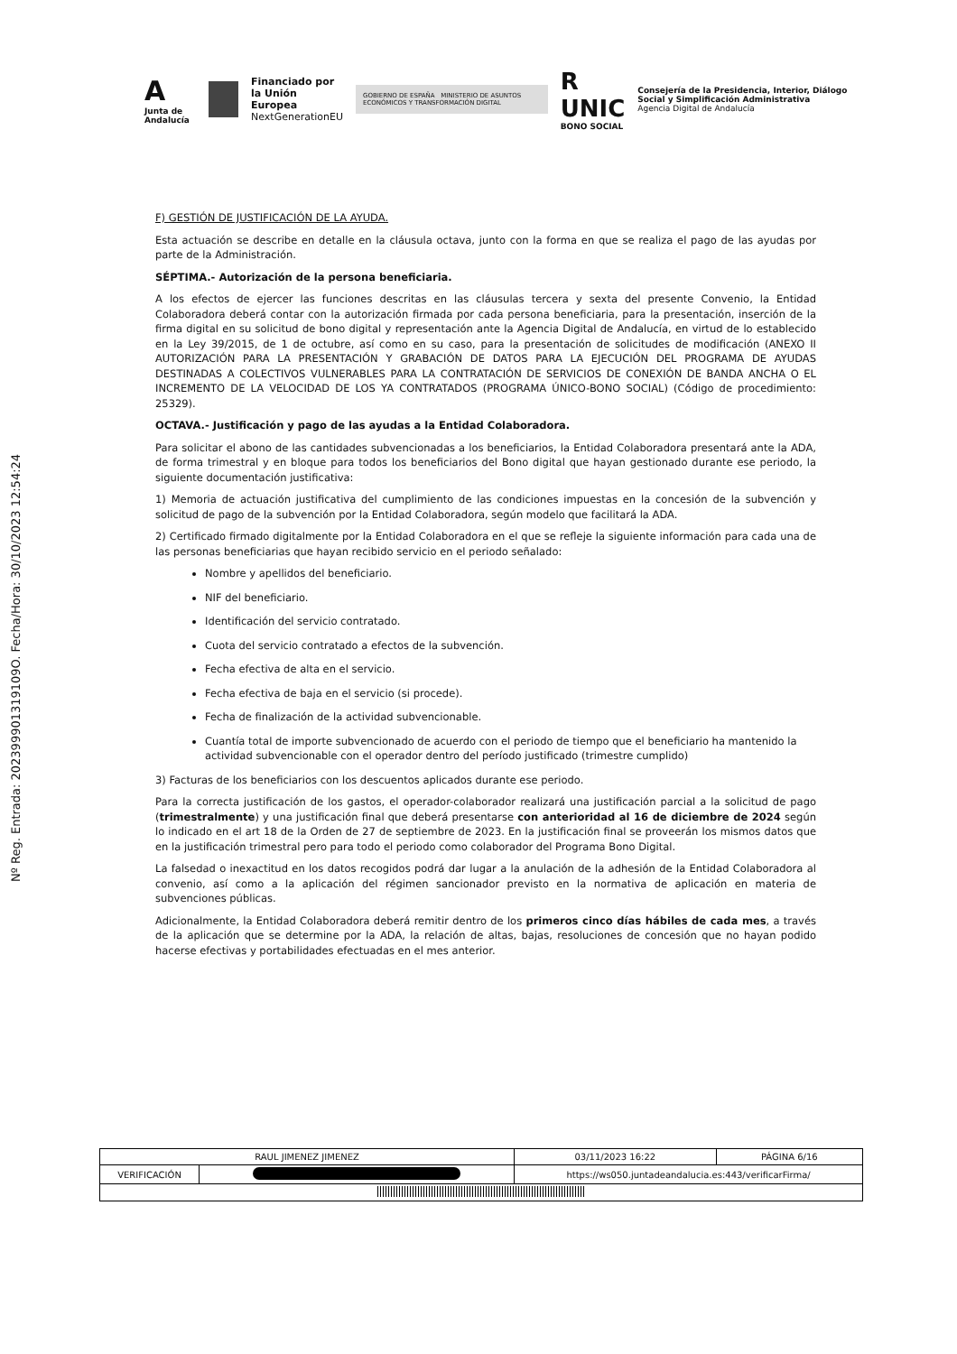A
Junta de Andalucía
Financiado por
la Unión Europea
NextGenerationEU
GOBIERNO DE ESPAÑA MINISTERIO DE ASUNTOS ECONÓMICOS Y TRANSFORMACIÓN DIGITAL
R UNIC
BONO SOCIAL
Consejería de la Presidencia, Interior, Diálogo Social y Simplificación Administrativa
Agencia Digital de Andalucía
Nº Reg. Entrada: 202399901319109O. Fecha/Hora: 30/10/2023 12:54:24
F) GESTIÓN DE JUSTIFICACIÓN DE LA AYUDA.
Esta actuación se describe en detalle en la cláusula octava, junto con la forma en que se realiza el pago de las ayudas por parte de la Administración.
SÉPTIMA.- Autorización de la persona beneficiaria.
A los efectos de ejercer las funciones descritas en las cláusulas tercera y sexta del presente Convenio, la Entidad Colaboradora deberá contar con la autorización firmada por cada persona beneficiaria, para la presentación, inserción de la firma digital en su solicitud de bono digital y representación ante la Agencia Digital de Andalucía, en virtud de lo establecido en la Ley 39/2015, de 1 de octubre, así como en su caso, para la presentación de solicitudes de modificación (ANEXO II AUTORIZACIÓN PARA LA PRESENTACIÓN Y GRABACIÓN DE DATOS PARA LA EJECUCIÓN DEL PROGRAMA DE AYUDAS DESTINADAS A COLECTIVOS VULNERABLES PARA LA CONTRATACIÓN DE SERVICIOS DE CONEXIÓN DE BANDA ANCHA O EL INCREMENTO DE LA VELOCIDAD DE LOS YA CONTRATADOS (PROGRAMA ÚNICO-BONO SOCIAL) (Código de procedimiento: 25329).
OCTAVA.- Justificación y pago de las ayudas a la Entidad Colaboradora.
Para solicitar el abono de las cantidades subvencionadas a los beneficiarios, la Entidad Colaboradora presentará ante la ADA, de forma trimestral y en bloque para todos los beneficiarios del Bono digital que hayan gestionado durante ese periodo, la siguiente documentación justificativa:
1) Memoria de actuación justificativa del cumplimiento de las condiciones impuestas en la concesión de la subvención y solicitud de pago de la subvención por la Entidad Colaboradora, según modelo que facilitará la ADA.
2) Certificado firmado digitalmente por la Entidad Colaboradora en el que se refleje la siguiente información para cada una de las personas beneficiarias que hayan recibido servicio en el periodo señalado:
Nombre y apellidos del beneficiario.
NIF del beneficiario.
Identificación del servicio contratado.
Cuota del servicio contratado a efectos de la subvención.
Fecha efectiva de alta en el servicio.
Fecha efectiva de baja en el servicio (si procede).
Fecha de finalización de la actividad subvencionable.
Cuantía total de importe subvencionado de acuerdo con el periodo de tiempo que el beneficiario ha mantenido la actividad subvencionable con el operador dentro del período justificado (trimestre cumplido)
3) Facturas de los beneficiarios con los descuentos aplicados durante ese periodo.
Para la correcta justificación de los gastos, el operador-colaborador realizará una justificación parcial a la solicitud de pago (trimestralmente) y una justificación final que deberá presentarse con anterioridad al 16 de diciembre de 2024 según lo indicado en el art 18 de la Orden de 27 de septiembre de 2023. En la justificación final se proveerán los mismos datos que en la justificación trimestral pero para todo el periodo como colaborador del Programa Bono Digital.
La falsedad o inexactitud en los datos recogidos podrá dar lugar a la anulación de la adhesión de la Entidad Colaboradora al convenio, así como a la aplicación del régimen sancionador previsto en la normativa de aplicación en materia de subvenciones públicas.
Adicionalmente, la Entidad Colaboradora deberá remitir dentro de los primeros cinco días hábiles de cada mes, a través de la aplicación que se determine por la ADA, la relación de altas, bajas, resoluciones de concesión que no hayan podido hacerse efectivas y portabilidades efectuadas en el mes anterior.
| RAUL JIMENEZ JIMENEZ | | | 03/11/2023 16:22 | PÁGINA 6/16 |
| VERIFICACIÓN | | https://ws050.juntadeandalucia.es:443/verificarFirma/ | | |